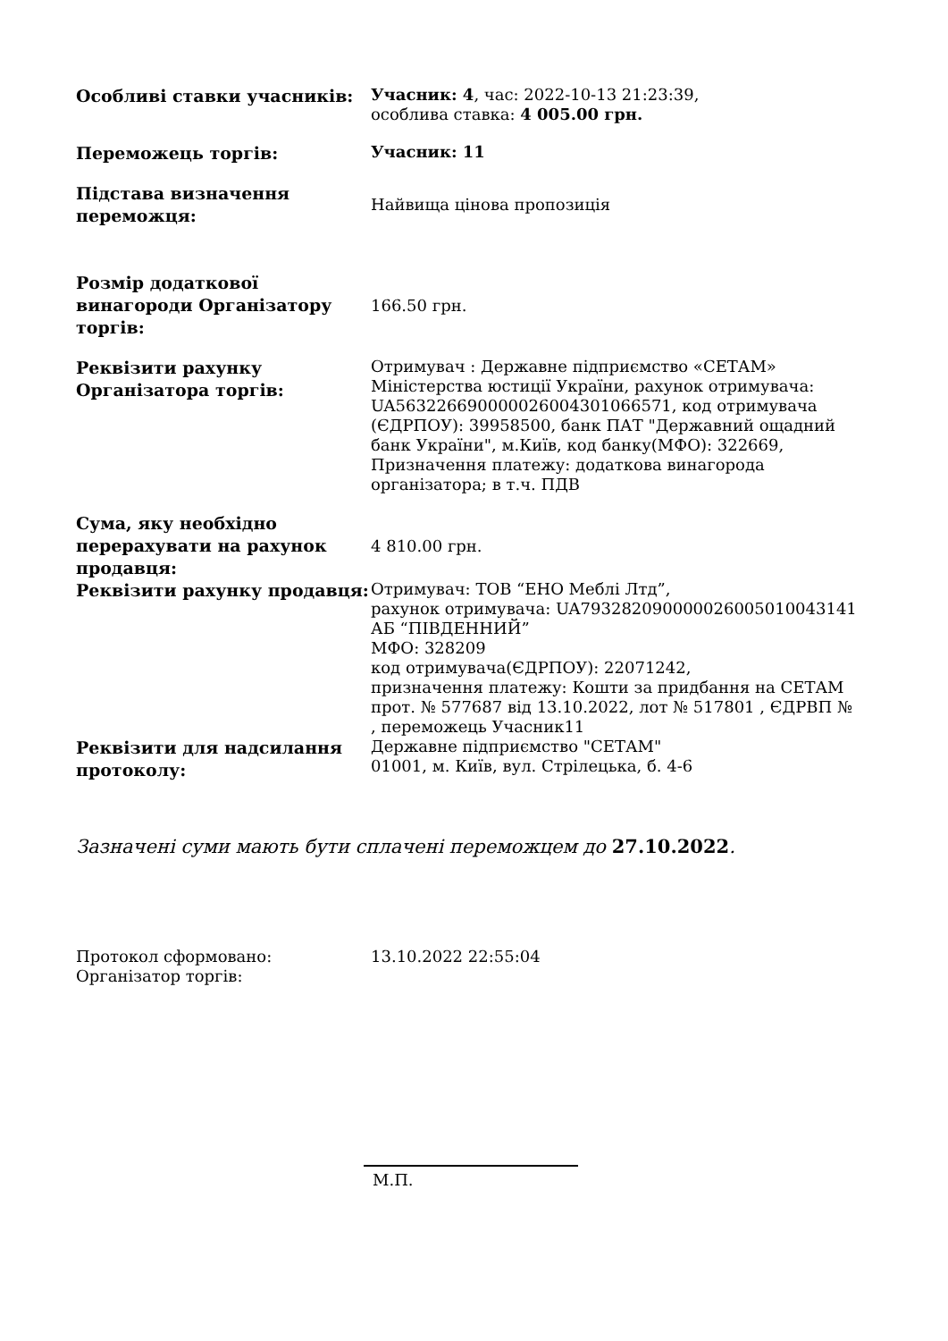| Особливі ставки учасників: | Учасник: 4 , час: 2022-10-13 21:23:39, особлива ставка: 4 005.00 грн. |
| Переможець торгів: | Учасник: 11 |
| Підстава визначення переможця: | Найвища цінова пропозиція |
| Розмір додаткової винагороди Організатору торгів: | 166.50 грн. |
| Реквізити рахунку Організатора торгів: | Отримувач : Державне підприємство «СЕТАМ» Міністерства юстиції України, рахунок отримувача: UA563226690000026004301066571, код отримувача (ЄДРПОУ): 39958500, банк ПАТ "Державний ощадний банк України", м.Київ, код банку(МФО): 322669, Призначення платежу: додаткова винагорода організатора; в т.ч. ПДВ |
| Сума, яку необхідно перерахувати на рахунок продавця: | 4 810.00 грн. |
| Реквізити рахунку продавця: | Отримувач: ТОВ “ЕНО Меблі Лтд”, рахунок отримувача: UA793282090000026005010043141 АБ “ПІВДЕННИЙ” МФО: 328209 код отримувача(ЄДРПОУ): 22071242, призначення платежу: Кошти за придбання на СЕТАМ прот. № 577687 від 13.10.2022, лот № 517801 , ЄДРВП № , переможець Учасник11 |
| Реквізити для надсилання протоколу: | Державне підприємство "СЕТАМ" 01001, м. Київ, вул. Стрілецька, б. 4-6 |
Зазначені суми мають бути сплачені переможцем до 27.10.2022.
| Протокол сформовано: Організатор торгів: | 13.10.2022 22:55:04 |
М.П.